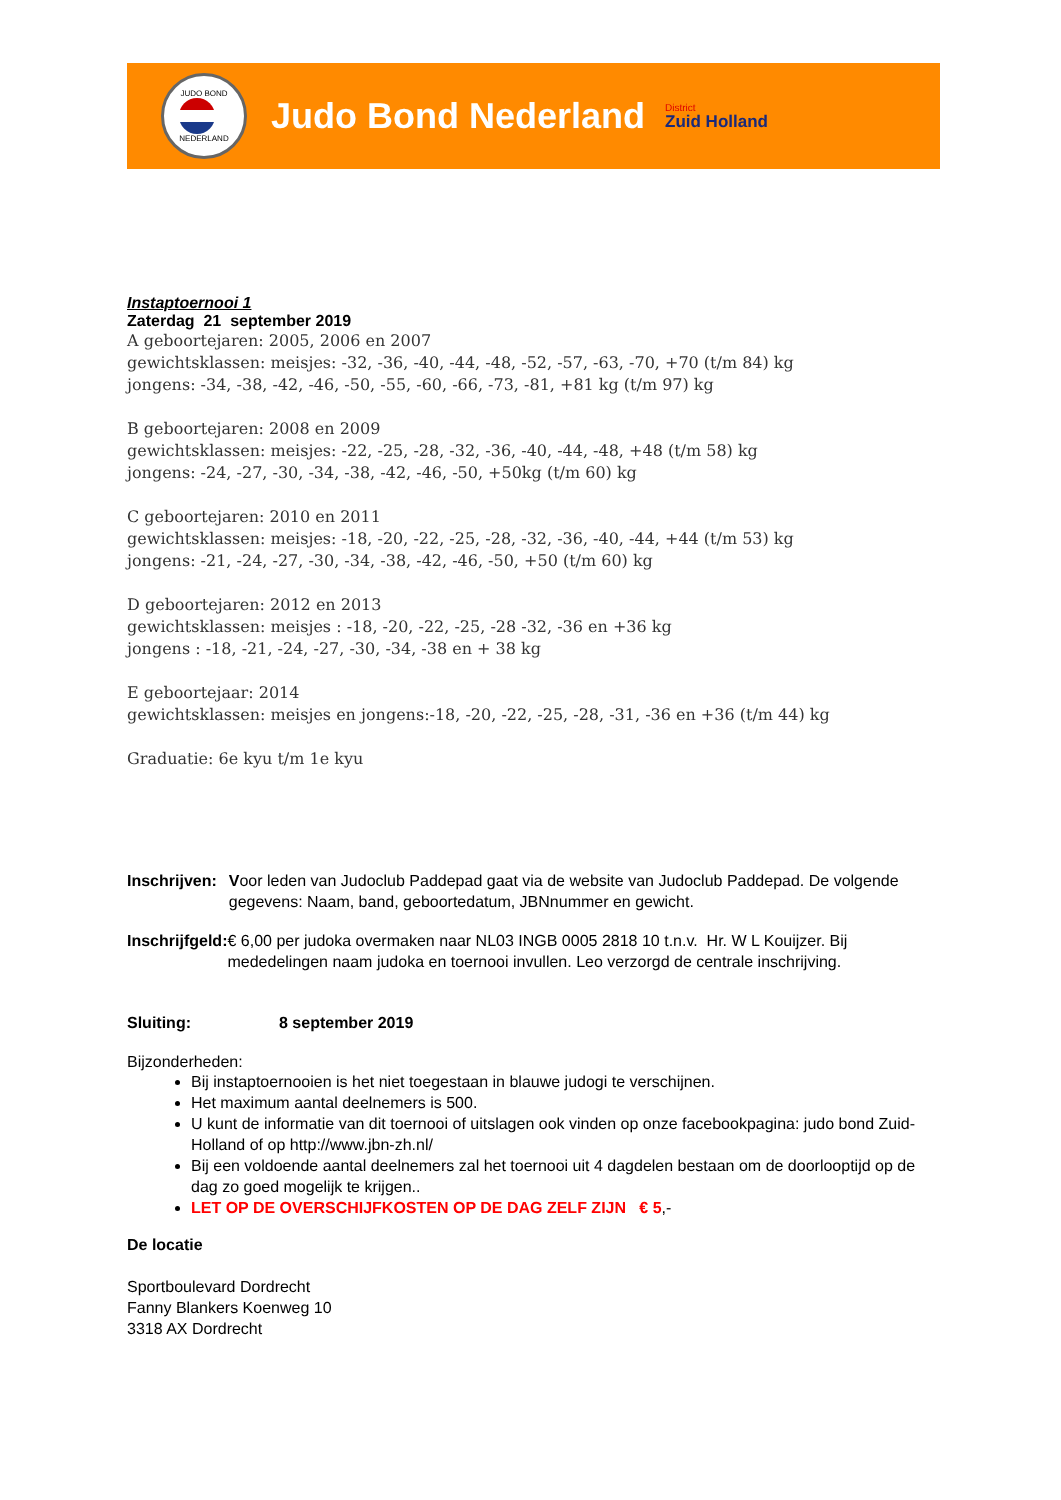JUDO BOND
NEDERLAND
Judo Bond Nederland
District
Zuid Holland
Instaptoernooi 1
Zaterdag 21 september 2019
A geboortejaren: 2005, 2006 en 2007
gewichtsklassen: meisjes: -32, -36, -40, -44, -48, -52, -57, -63, -70, +70 (t/m 84) kg
jongens: -34, -38, -42, -46, -50, -55, -60, -66, -73, -81, +81 kg (t/m 97) kg
B geboortejaren: 2008 en 2009
gewichtsklassen: meisjes: -22, -25, -28, -32, -36, -40, -44, -48, +48 (t/m 58) kg
jongens: -24, -27, -30, -34, -38, -42, -46, -50, +50kg (t/m 60) kg
C geboortejaren: 2010 en 2011
gewichtsklassen: meisjes: -18, -20, -22, -25, -28, -32, -36, -40, -44, +44 (t/m 53) kg
jongens: -21, -24, -27, -30, -34, -38, -42, -46, -50, +50 (t/m 60) kg
D geboortejaren: 2012 en 2013
gewichtsklassen: meisjes : -18, -20, -22, -25, -28 -32, -36 en +36 kg
jongens : -18, -21, -24, -27, -30, -34, -38 en + 38 kg
E geboortejaar: 2014
gewichtsklassen: meisjes en jongens:-18, -20, -22, -25, -28, -31, -36 en +36 (t/m 44) kg
Graduatie: 6e kyu t/m 1e kyu
Inschrijven: Voor leden van Judoclub Paddepad gaat via de website van Judoclub Paddepad. De volgende gegevens: Naam, band, geboortedatum, JBNnummer en gewicht.
Inschrijfgeld: € 6,00 per judoka overmaken naar NL03 INGB 0005 2818 10 t.n.v. Hr. W L Kouijzer. Bij mededelingen naam judoka en toernooi invullen. Leo verzorgd de centrale inschrijving.
Sluiting: 8 september 2019
Bijzonderheden:
Bij instaptoernooien is het niet toegestaan in blauwe judogi te verschijnen.
Het maximum aantal deelnemers is 500.
U kunt de informatie van dit toernooi of uitslagen ook vinden op onze facebookpagina: judo bond Zuid-Holland of op http://www.jbn-zh.nl/
Bij een voldoende aantal deelnemers zal het toernooi uit 4 dagdelen bestaan om de doorlooptijd op de dag zo goed mogelijk te krijgen..
LET OP DE OVERSCHIJFKOSTEN OP DE DAG ZELF ZIJN € 5,-
De locatie
Sportboulevard Dordrecht
Fanny Blankers Koenweg 10
3318 AX Dordrecht